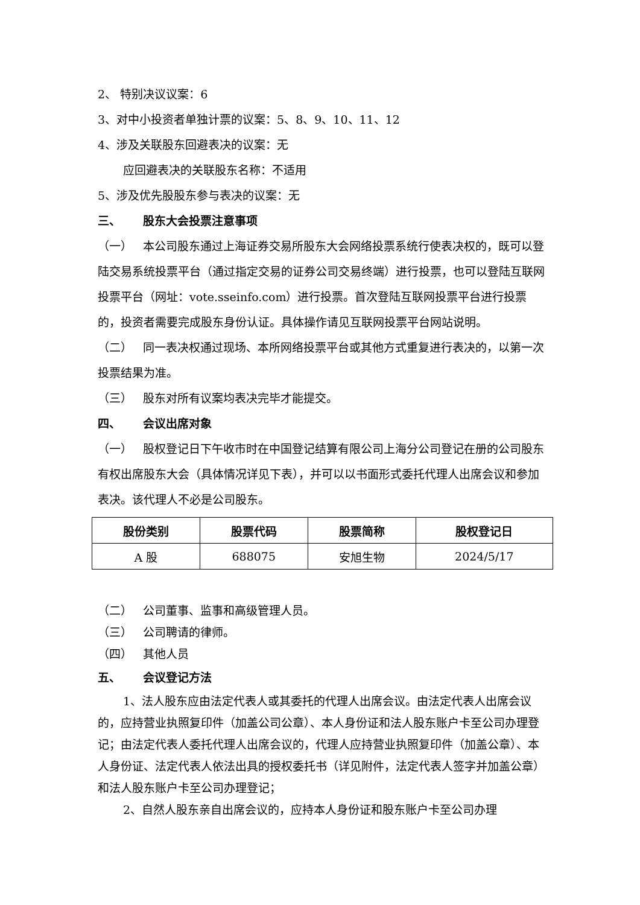2、 特别决议议案：6
3、对中小投资者单独计票的议案：5、8、9、10、11、12
4、涉及关联股东回避表决的议案：无
应回避表决的关联股东名称：不适用
5、涉及优先股股东参与表决的议案：无
三、 股东大会投票注意事项
（一） 本公司股东通过上海证券交易所股东大会网络投票系统行使表决权的，既可以登陆交易系统投票平台（通过指定交易的证券公司交易终端）进行投票，也可以登陆互联网投票平台（网址：vote.sseinfo.com）进行投票。首次登陆互联网投票平台进行投票的，投资者需要完成股东身份认证。具体操作请见互联网投票平台网站说明。
（二） 同一表决权通过现场、本所网络投票平台或其他方式重复进行表决的，以第一次投票结果为准。
（三） 股东对所有议案均表决完毕才能提交。
四、 会议出席对象
（一） 股权登记日下午收市时在中国登记结算有限公司上海分公司登记在册的公司股东有权出席股东大会（具体情况详见下表），并可以以书面形式委托代理人出席会议和参加表决。该代理人不必是公司股东。
| 股份类别 | 股票代码 | 股票简称 | 股权登记日 |
| --- | --- | --- | --- |
| A 股 | 688075 | 安旭生物 | 2024/5/17 |
（二） 公司董事、监事和高级管理人员。
（三） 公司聘请的律师。
（四） 其他人员
五、 会议登记方法
1、法人股东应由法定代表人或其委托的代理人出席会议。由法定代表人出席会议的，应持营业执照复印件（加盖公司公章）、本人身份证和法人股东账户卡至公司办理登记；由法定代表人委托代理人出席会议的，代理人应持营业执照复印件（加盖公章）、本人身份证、法定代表人依法出具的授权委托书（详见附件，法定代表人签字并加盖公章）和法人股东账户卡至公司办理登记；
2、自然人股东亲自出席会议的，应持本人身份证和股东账户卡至公司办理